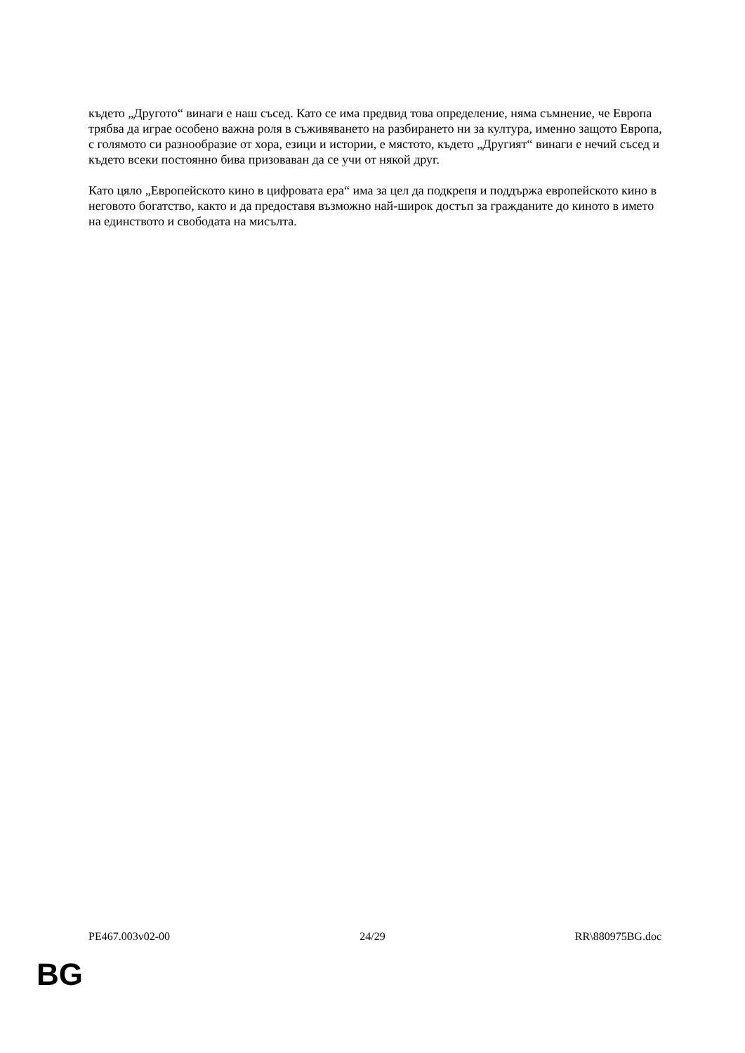където „Другото“ винаги е наш съсед. Като се има предвид това определение, няма съмнение, че Европа трябва да играе особено важна роля в съживяването на разбирането ни за култура, именно защото Европа, с голямото си разнообразие от хора, езици и истории, е мястото, където „Другият“ винаги е нечий съсед и където всеки постоянно бива призоваван да се учи от някой друг.
Като цяло „Европейското кино в цифровата ера“ има за цел да подкрепя и поддържа европейското кино в неговото богатство, както и да предоставя възможно най-широк достъп за гражданите до киното в името на единството и свободата на мисълта.
PE467.003v02-00 24/29 RR\880975BG.doc
BG